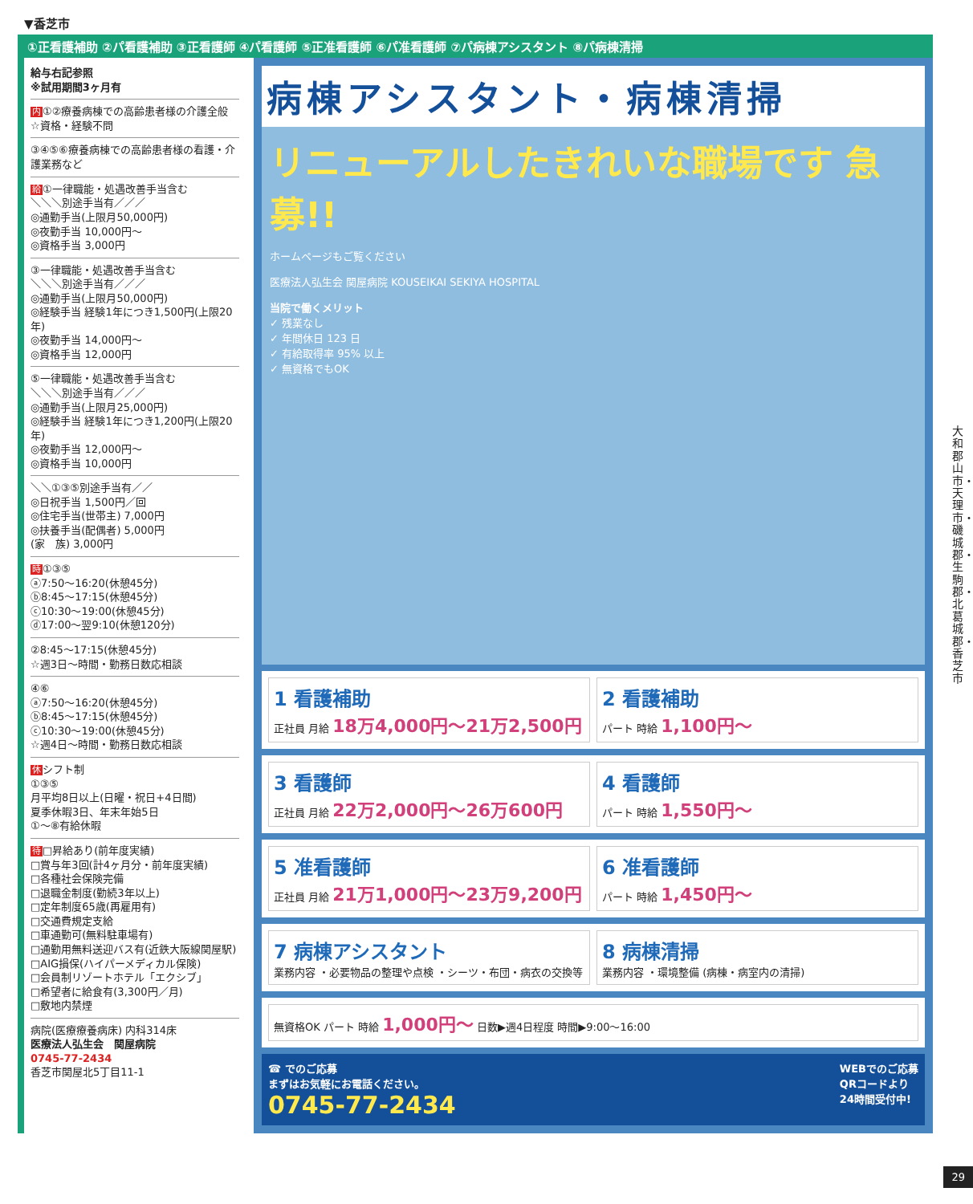▼香芝市
①正看護補助 ②パ看護補助 ③正看護師 ④パ看護師 ⑤正准看護師 ⑥パ准看護師 ⑦パ病棟アシスタント ⑧パ病棟清掃
給与右記参照
※試用期間3ヶ月有
内①②療養病棟での高齢患者様の介護全般 ☆資格・経験不問
③④⑤⑥療養病棟での高齢患者様の看護・介護業務など
給①一律職能・処遇改善手当含む
＼＼＼別途手当有／／／
◎通勤手当(上限月50,000円)
◎夜勤手当 10,000円～
◎資格手当 3,000円
③一律職能・処遇改善手当含む
＼＼＼別途手当有／／／
◎通勤手当(上限月50,000円)
◎経験手当 経験1年につき1,500円(上限20年)
◎夜勤手当 14,000円～
◎資格手当 12,000円
⑤一律職能・処遇改善手当含む
＼＼＼別途手当有／／／
◎通勤手当(上限月25,000円)
◎経験手当 経験1年につき1,200円(上限20年)
◎夜勤手当 12,000円～
◎資格手当 10,000円
＼＼①③⑤別途手当有／／
◎日祝手当 1,500円／回
◎住宅手当(世帯主) 7,000円
◎扶養手当(配偶者) 5,000円
(家　族) 3,000円
時①③⑤
ⓐ7:50～16:20(休憩45分)
ⓑ8:45～17:15(休憩45分)
ⓒ10:30～19:00(休憩45分)
ⓓ17:00～翌9:10(休憩120分)
②8:45～17:15(休憩45分)
☆週3日～時間・勤務日数応相談
④⑥
ⓐ7:50～16:20(休憩45分)
ⓑ8:45～17:15(休憩45分)
ⓒ10:30～19:00(休憩45分)
☆週4日～時間・勤務日数応相談
休シフト制
①③⑤
月平均8日以上(日曜・祝日+4日間)
夏季休暇3日、年末年始5日
①～⑧有給休暇
待□昇給あり(前年度実績)
□賞与年3回(計4ヶ月分・前年度実績)
□各種社会保険完備
□退職金制度(勤続3年以上)
□定年制度65歳(再雇用有)
□交通費規定支給
□車通勤可(無料駐車場有)
□通勤用無料送迎バス有(近鉄大阪線関屋駅)
□AIG損保(ハイパーメディカル保険)
□会員制リゾートホテル「エクシブ」
□希望者に給食有(3,300円／月)
□敷地内禁煙
病院(医療療養病床) 内科314床
医療法人弘生会　関屋病院
0745-77-2434
香芝市関屋北5丁目11-1
病棟アシスタント・病棟清掃
リニューアルしたきれいな職場です 急募!!
ホームページもご覧ください
医療法人弘生会 関屋病院 KOUSEIKAI SEKIYA HOSPITAL
当院で働くメリット
✓ 残業なし
✓ 年間休日 123 日
✓ 有給取得率 95% 以上
✓ 無資格でもOK
1 看護補助
正社員 月給 18万4,000円～21万2,500円
2 看護補助
パート 時給 1,100円～
3 看護師
正社員 月給 22万2,000円～26万600円
4 看護師
パート 時給 1,550円～
5 准看護師
正社員 月給 21万1,000円～23万9,200円
6 准看護師
パート 時給 1,450円～
7 病棟アシスタント
業務内容 ・必要物品の整理や点検 ・シーツ・布団・病衣の交換等
8 病棟清掃
業務内容 ・環境整備 (病棟・病室内の清掃)
無資格OK パート 時給 1,000円～ 日数▶週4日程度 時間▶9:00～16:00
☎ でのご応募
まずはお気軽にお電話ください。
0745-77-2434 WEBでのご応募
QRコードより
24時間受付中!
大和郡山市・天理市・磯城郡・生駒郡・北葛城郡・香芝市
29